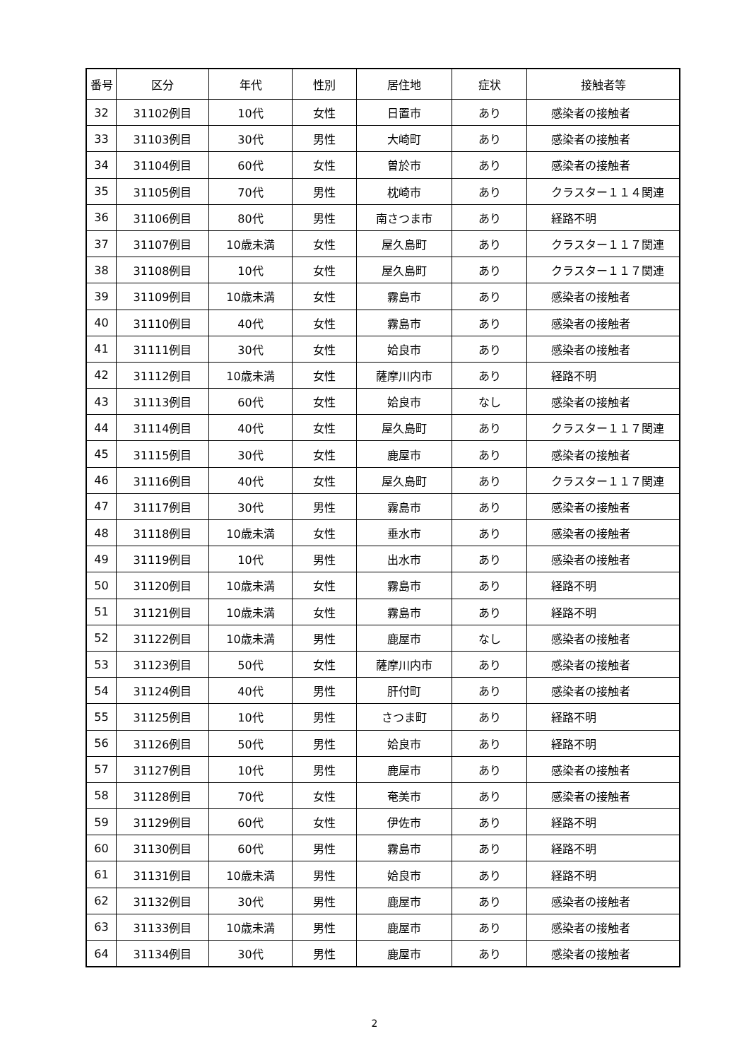| 番号 | 区分 | 年代 | 性別 | 居住地 | 症状 | 接触者等 |
| --- | --- | --- | --- | --- | --- | --- |
| 32 | 31102例目 | 10代 | 女性 | 日置市 | あり | 感染者の接触者 |
| 33 | 31103例目 | 30代 | 男性 | 大崎町 | あり | 感染者の接触者 |
| 34 | 31104例目 | 60代 | 女性 | 曽於市 | あり | 感染者の接触者 |
| 35 | 31105例目 | 70代 | 男性 | 枕崎市 | あり | クラスター１１４関連 |
| 36 | 31106例目 | 80代 | 男性 | 南さつま市 | あり | 経路不明 |
| 37 | 31107例目 | 10歳未満 | 女性 | 屋久島町 | あり | クラスター１１７関連 |
| 38 | 31108例目 | 10代 | 女性 | 屋久島町 | あり | クラスター１１７関連 |
| 39 | 31109例目 | 10歳未満 | 女性 | 霧島市 | あり | 感染者の接触者 |
| 40 | 31110例目 | 40代 | 女性 | 霧島市 | あり | 感染者の接触者 |
| 41 | 31111例目 | 30代 | 女性 | 姶良市 | あり | 感染者の接触者 |
| 42 | 31112例目 | 10歳未満 | 女性 | 薩摩川内市 | あり | 経路不明 |
| 43 | 31113例目 | 60代 | 女性 | 姶良市 | なし | 感染者の接触者 |
| 44 | 31114例目 | 40代 | 女性 | 屋久島町 | あり | クラスター１１７関連 |
| 45 | 31115例目 | 30代 | 女性 | 鹿屋市 | あり | 感染者の接触者 |
| 46 | 31116例目 | 40代 | 女性 | 屋久島町 | あり | クラスター１１７関連 |
| 47 | 31117例目 | 30代 | 男性 | 霧島市 | あり | 感染者の接触者 |
| 48 | 31118例目 | 10歳未満 | 女性 | 垂水市 | あり | 感染者の接触者 |
| 49 | 31119例目 | 10代 | 男性 | 出水市 | あり | 感染者の接触者 |
| 50 | 31120例目 | 10歳未満 | 女性 | 霧島市 | あり | 経路不明 |
| 51 | 31121例目 | 10歳未満 | 女性 | 霧島市 | あり | 経路不明 |
| 52 | 31122例目 | 10歳未満 | 男性 | 鹿屋市 | なし | 感染者の接触者 |
| 53 | 31123例目 | 50代 | 女性 | 薩摩川内市 | あり | 感染者の接触者 |
| 54 | 31124例目 | 40代 | 男性 | 肝付町 | あり | 感染者の接触者 |
| 55 | 31125例目 | 10代 | 男性 | さつま町 | あり | 経路不明 |
| 56 | 31126例目 | 50代 | 男性 | 姶良市 | あり | 経路不明 |
| 57 | 31127例目 | 10代 | 男性 | 鹿屋市 | あり | 感染者の接触者 |
| 58 | 31128例目 | 70代 | 女性 | 奄美市 | あり | 感染者の接触者 |
| 59 | 31129例目 | 60代 | 女性 | 伊佐市 | あり | 経路不明 |
| 60 | 31130例目 | 60代 | 男性 | 霧島市 | あり | 経路不明 |
| 61 | 31131例目 | 10歳未満 | 男性 | 姶良市 | あり | 経路不明 |
| 62 | 31132例目 | 30代 | 男性 | 鹿屋市 | あり | 感染者の接触者 |
| 63 | 31133例目 | 10歳未満 | 男性 | 鹿屋市 | あり | 感染者の接触者 |
| 64 | 31134例目 | 30代 | 男性 | 鹿屋市 | あり | 感染者の接触者 |
2